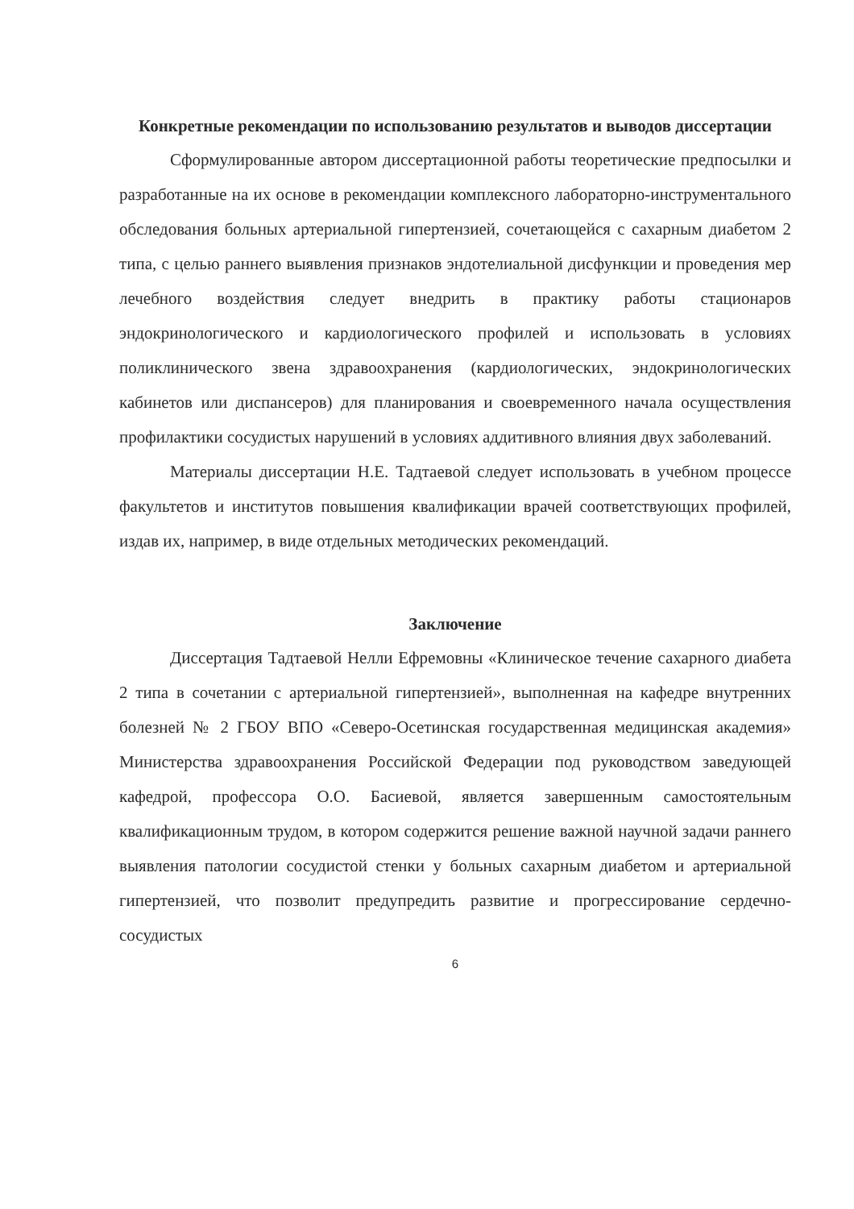Конкретные рекомендации по использованию результатов и выводов диссертации
Сформулированные автором диссертационной работы теоретические предпосылки и разработанные на их основе в рекомендации комплексного лабораторно-инструментального обследования больных артериальной гипертензией, сочетающейся с сахарным диабетом 2 типа, с целью раннего выявления признаков эндотелиальной дисфункции и проведения мер лечебного воздействия следует внедрить в практику работы стационаров эндокринологического и кардиологического профилей и использовать в условиях поликлинического звена здравоохранения (кардиологических, эндокринологических кабинетов или диспансеров) для планирования и своевременного начала осуществления профилактики сосудистых нарушений в условиях аддитивного влияния двух заболеваний.
Материалы диссертации Н.Е. Тадтаевой следует использовать в учебном процессе факультетов и институтов повышения квалификации врачей соответствующих профилей, издав их, например, в виде отдельных методических рекомендаций.
Заключение
Диссертация Тадтаевой Нелли Ефремовны «Клиническое течение сахарного диабета 2 типа в сочетании с артериальной гипертензией», выполненная на кафедре внутренних болезней № 2 ГБОУ ВПО «Северо-Осетинская государственная медицинская академия» Министерства здравоохранения Российской Федерации под руководством заведующей кафедрой, профессора О.О. Басиевой, является завершенным самостоятельным квалификационным трудом, в котором содержится решение важной научной задачи раннего выявления патологии сосудистой стенки у больных сахарным диабетом и артериальной гипертензией, что позволит предупредить развитие и прогрессирование сердечно-сосудистых
6